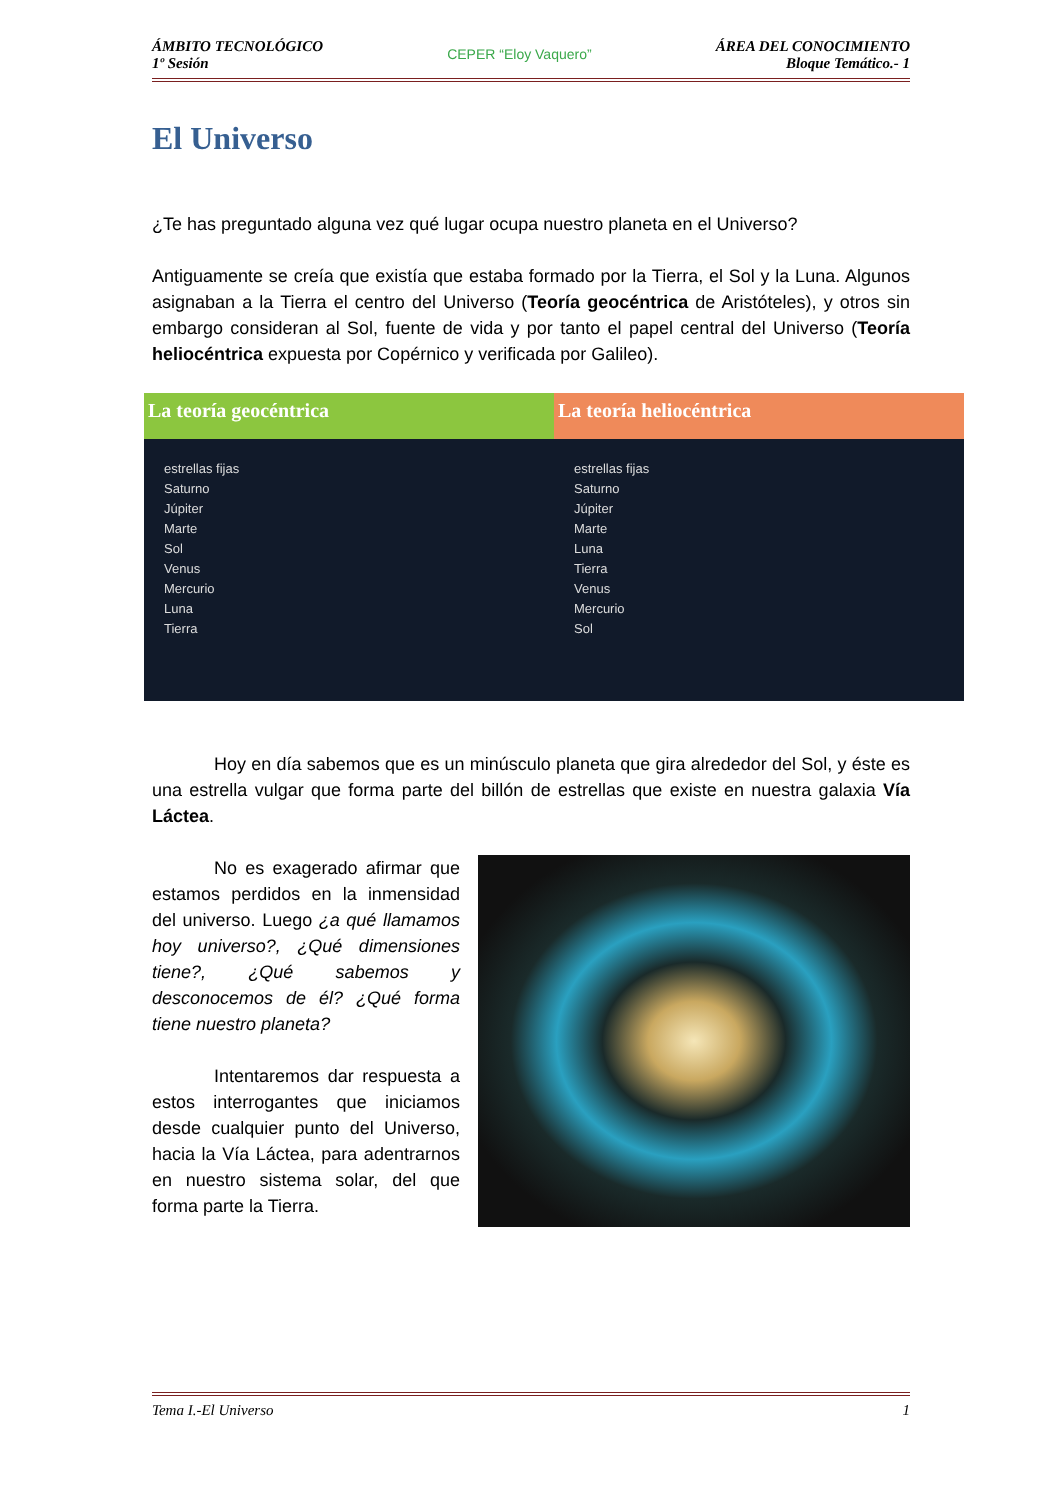ÁMBITO TECNOLÓGICO
1º Sesión
CEPER “Eloy Vaquero”
ÁREA DEL CONOCIMIENTO
Bloque Temático.- 1
El Universo
¿Te has preguntado alguna vez qué lugar ocupa nuestro planeta en el Universo?
Antiguamente se creía que existía que estaba formado por la Tierra, el Sol y la Luna. Algunos asignaban a la Tierra el centro del Universo (Teoría geocéntrica de Aristóteles), y otros sin embargo consideran al Sol, fuente de vida y por tanto el papel central del Universo (Teoría heliocéntrica expuesta por Copérnico y verificada por Galileo).
La teoría geocéntrica
estrellas fijas
Saturno
Júpiter
Marte
Sol
Venus
Mercurio
Luna
Tierra
La teoría heliocéntrica
estrellas fijas
Saturno
Júpiter
Marte
Luna
Tierra
Venus
Mercurio
Sol
Hoy en día sabemos que es un minúsculo planeta que gira alrededor del Sol, y éste es una estrella vulgar que forma parte del billón de estrellas que existe en nuestra galaxia Vía Láctea.
No es exagerado afirmar que estamos perdidos en la inmensidad del universo. Luego ¿a qué llamamos hoy universo?, ¿Qué dimensiones tiene?, ¿Qué sabemos y desconocemos de él? ¿Qué forma tiene nuestro planeta?
Intentaremos dar respuesta a estos interrogantes que iniciamos desde cualquier punto del Universo, hacia la Vía Láctea, para adentrarnos en nuestro sistema solar, del que forma parte la Tierra.
Tema I.-El Universo 1